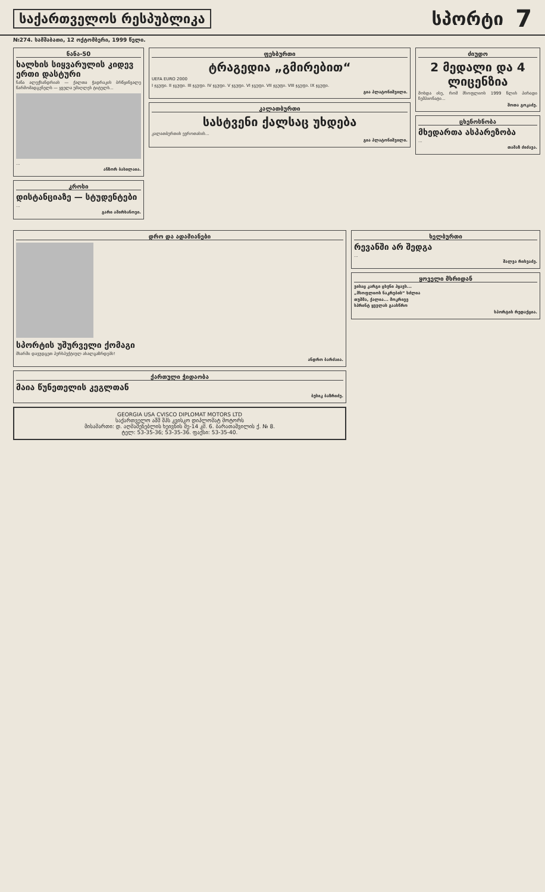საქართველოს რესპუბლიკა სპორტი 7
№274. სამშაბათი, 12 ოქტომბერი, 1999 წელი.
ნანა-50
ხალხის სიყვარულის კიდევ ერთი დასტური
ნანა ალექსანდრიას — ქალთა ჭადრაკის ბრწყინვალე წარმომადგენელს — ყველა უმაღლეს ტიტულს...
...
ანზორ ბასილაია.
კროსი
დისტანციაზე — სტუდენტები
...
გარი ამირხანოვი.
ფეხბურთი
ტრაგედია „გმირებით“
UEFA EURO 2000
I ჯგუფი. II ჯგუფი. III ჯგუფი. IV ჯგუფი. V ჯგუფი. VI ჯგუფი. VII ჯგუფი. VIII ჯგუფი. IX ჯგუფი.
გია პლატონიშვილი.
კალათბურთი
სასტვენი ქალსაც უხდება
კალათბურთის ევროთასის...
გია პლატონიშვილი.
ძიუდო
2 მედალი და 4 ლიცენზია
მოხდა ისე, რომ მსოფლიოს 1999 წლის პირადი ჩემპიონატი...
შოთა გოკაძე.
ცხენოსნობა
მხედართა ასპარეზობა
...
თამაზ ძიძავა.
დრო და ადამიანები
სპორტის უშურველი ქომაგი
მხარში დავუდგეთ პერსპექტიულ ახალგაზრდებს!
ანდრო ბარძაია.
ქართული ჭიდაობა
მაია წუნეთელის კეგლთან
ბესიკ ბაზრიძე.
GEORGIA USA CVISCO DIPLOMAT MOTORS LTD
საქართველო აშშ შპს კვისკო დიპლომატ მოტორს
მისამართი: დ. აღმაშენებლის ხეივნის მე-14 კმ. 6. ბარათაშვილის ქ. № 8.
ტელ: 53-35-36; 53-35-36. ფაქსი: 53-35-40.
ხელბურთი
რევანში არ შედგა
...
შალვა რიხვაძე.
ყოველი მხრიდან
ვისაც კარგი ცხენი ჰყავს...
„მსოფლიოს ნაკრების“ სძლია
თუშმა, ქალია... მოკრივე
სპრინტ ყველას გაასწრო
სპორტის რედაქცია.